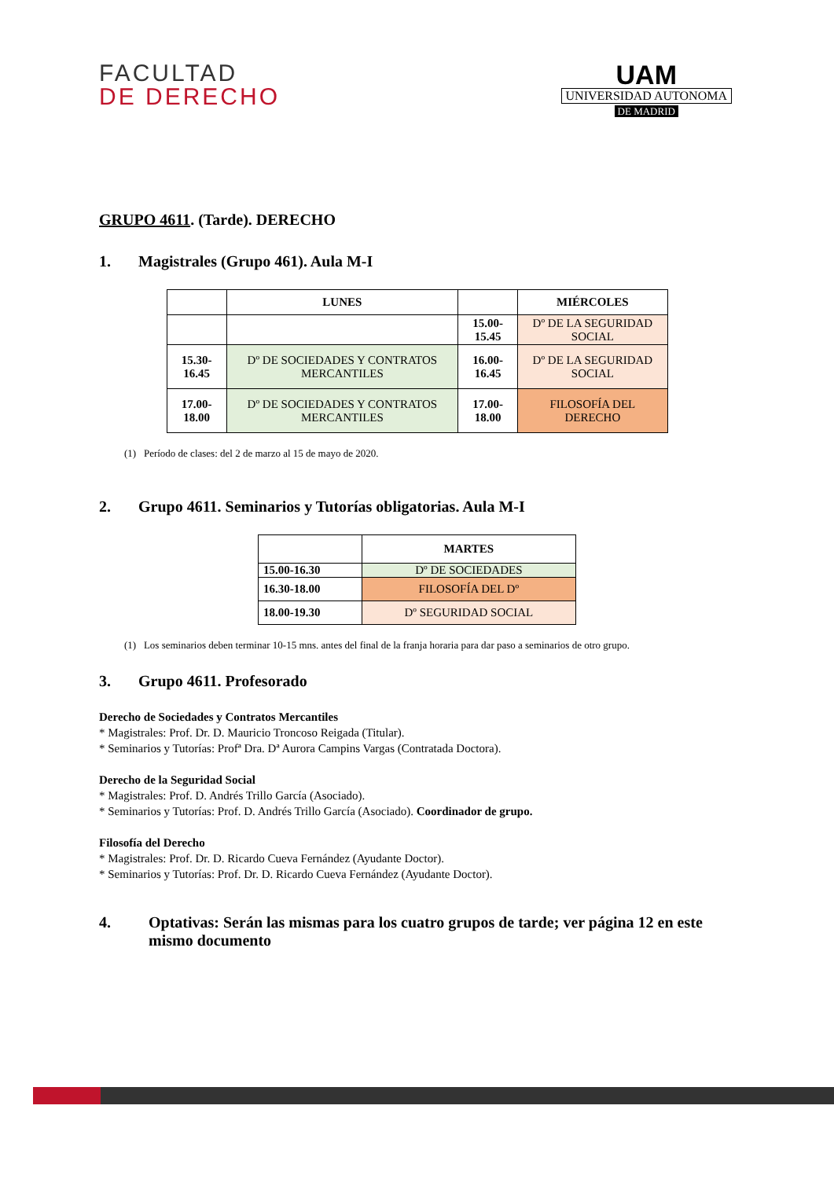FACULTAD
DE DERECHO
UAM
UNIVERSIDAD AUTONOMA
DE MADRID
GRUPO 4611. (Tarde). DERECHO
1. Magistrales (Grupo 461). Aula M-I
| | LUNES | | MIÉRCOLES |
| --- | --- | --- | --- |
| | | 15.00-15.45 | Dº DE LA SEGURIDAD SOCIAL |
| 15.30-16.45 | Dº DE SOCIEDADES Y CONTRATOS MERCANTILES | 16.00-16.45 | Dº DE LA SEGURIDAD SOCIAL |
| 17.00-18.00 | Dº DE SOCIEDADES Y CONTRATOS MERCANTILES | 17.00-18.00 | FILOSOFÍA DEL DERECHO |
(1) Período de clases: del 2 de marzo al 15 de mayo de 2020.
2. Grupo 4611. Seminarios y Tutorías obligatorias. Aula M-I
| | MARTES |
| --- | --- |
| 15.00-16.30 | Dº DE SOCIEDADES |
| 16.30-18.00 | FILOSOFÍA DEL Dº |
| 18.00-19.30 | Dº SEGURIDAD SOCIAL |
(1) Los seminarios deben terminar 10-15 mns. antes del final de la franja horaria para dar paso a seminarios de otro grupo.
3. Grupo 4611. Profesorado
Derecho de Sociedades y Contratos Mercantiles
* Magistrales: Prof. Dr. D. Mauricio Troncoso Reigada (Titular).
* Seminarios y Tutorías: Profª Dra. Dª Aurora Campins Vargas (Contratada Doctora).
Derecho de la Seguridad Social
* Magistrales: Prof. D. Andrés Trillo García (Asociado).
* Seminarios y Tutorías: Prof. D. Andrés Trillo García (Asociado). Coordinador de grupo.
Filosofía del Derecho
* Magistrales: Prof. Dr. D. Ricardo Cueva Fernández (Ayudante Doctor).
* Seminarios y Tutorías: Prof. Dr. D. Ricardo Cueva Fernández (Ayudante Doctor).
4. Optativas: Serán las mismas para los cuatro grupos de tarde; ver página 12 en este mismo documento